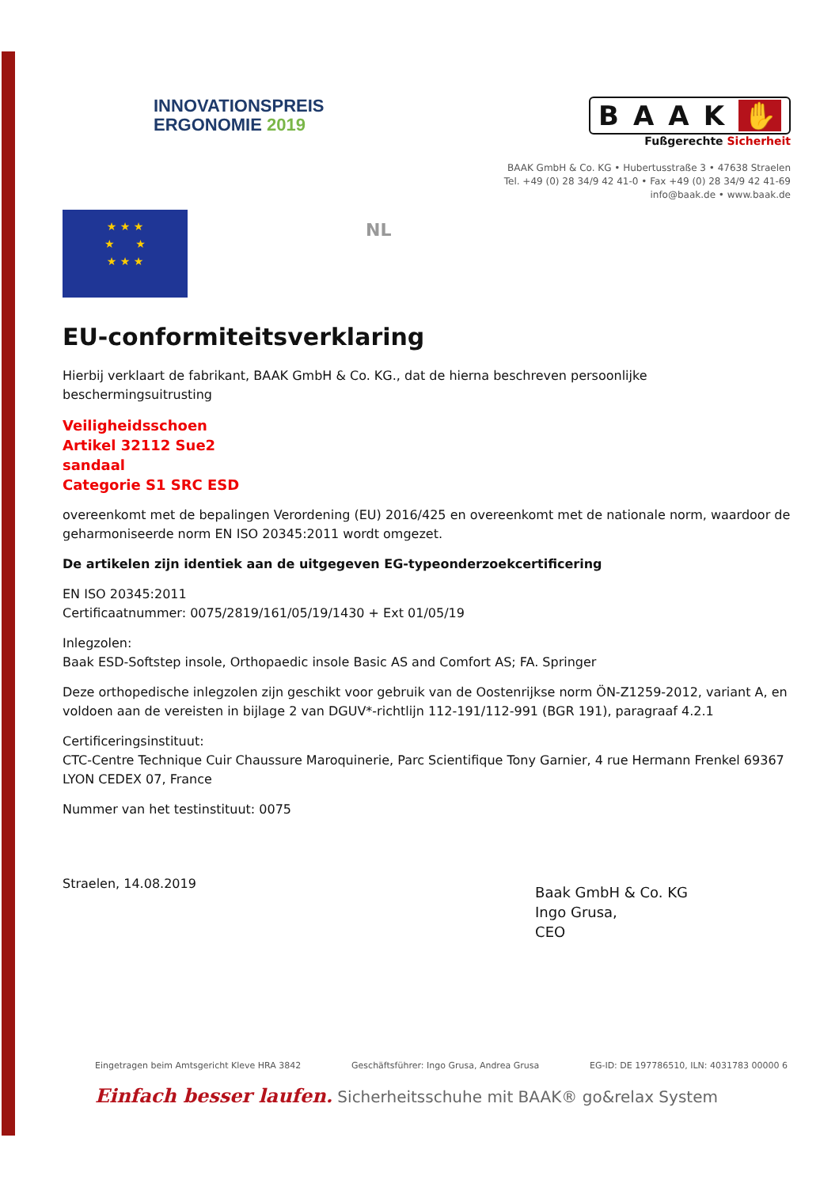INNOVATIONSPREIS
ERGONOMIE 2019
BAAK ✋
Fußgerechte Sicherheit
BAAK GmbH & Co. KG • Hubertusstraße 3 • 47638 Straelen
Tel. +49 (0) 28 34/9 42 41-0 • Fax +49 (0) 28 34/9 42 41-69
info@baak.de • www.baak.de
★ ★ ★
★ ★
★ ★ ★
NL
EU-conformiteitsverklaring
Hierbij verklaart de fabrikant, BAAK GmbH & Co. KG., dat de hierna beschreven persoonlijke
beschermingsuitrusting
Veiligheidsschoen
Artikel 32112 Sue2
sandaal
Categorie S1 SRC ESD
overeenkomt met de bepalingen Verordening (EU) 2016/425 en overeenkomt met de nationale norm, waardoor de geharmoniseerde norm EN ISO 20345:2011 wordt omgezet.
De artikelen zijn identiek aan de uitgegeven EG-typeonderzoekcertificering
EN ISO 20345:2011
Certificaatnummer: 0075/2819/161/05/19/1430 + Ext 01/05/19
Inlegzolen:
Baak ESD-Softstep insole, Orthopaedic insole Basic AS and Comfort AS; FA. Springer
Deze orthopedische inlegzolen zijn geschikt voor gebruik van de Oostenrijkse norm ÖN-Z1259-2012, variant A, en voldoen aan de vereisten in bijlage 2 van DGUV*-richtlijn 112-191/112-991 (BGR 191), paragraaf 4.2.1
Certificeringsinstituut:
CTC-Centre Technique Cuir Chaussure Maroquinerie, Parc Scientifique Tony Garnier, 4 rue Hermann Frenkel 69367 LYON CEDEX 07, France
Nummer van het testinstituut: 0075
Straelen, 14.08.2019
Baak GmbH & Co. KG
Ingo Grusa,
CEO
Eingetragen beim Amtsgericht Kleve HRA 3842 Geschäftsführer: Ingo Grusa, Andrea Grusa EG-ID: DE 197786510, ILN: 4031783 00000 6
Einfach besser laufen. Sicherheitsschuhe mit BAAK® go&relax System